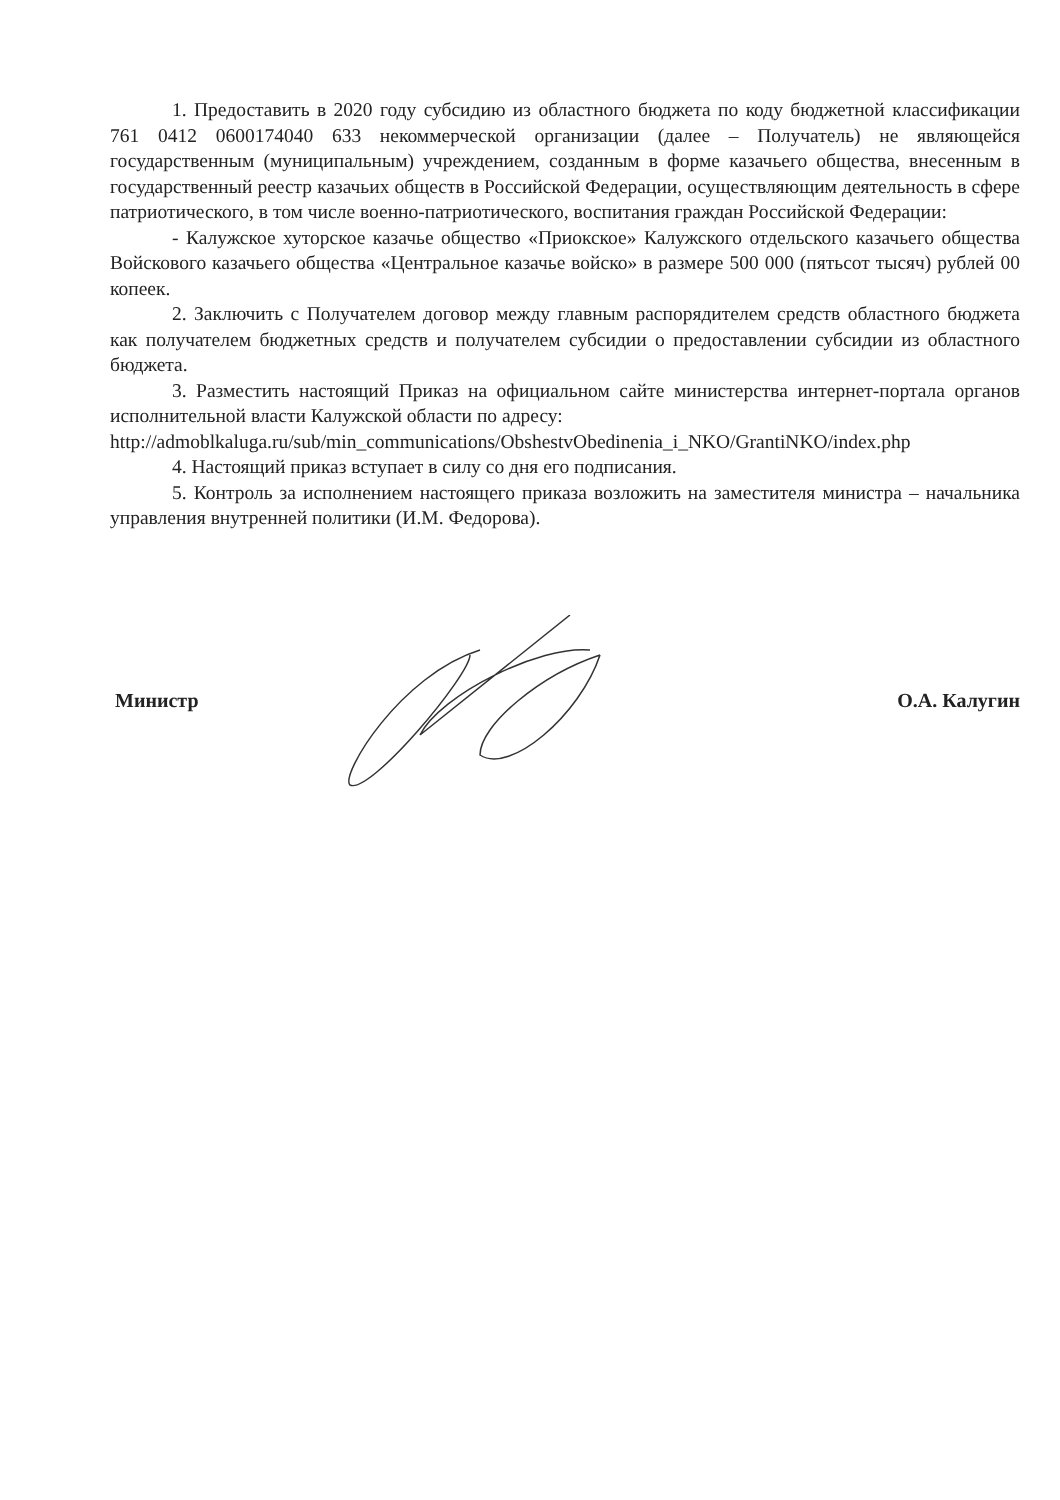1. Предоставить в 2020 году субсидию из областного бюджета по коду бюджетной классификации 761 0412 0600174040 633 некоммерческой организации (далее – Получатель) не являющейся государственным (муниципальным) учреждением, созданным в форме казачьего общества, внесенным в государственный реестр казачьих обществ в Российской Федерации, осуществляющим деятельность в сфере патриотического, в том числе военно-патриотического, воспитания граждан Российской Федерации:
- Калужское хуторское казачье общество «Приокское» Калужского отдельского казачьего общества Войскового казачьего общества «Центральное казачье войско» в размере 500 000 (пятьсот тысяч) рублей 00 копеек.
2. Заключить с Получателем договор между главным распорядителем средств областного бюджета как получателем бюджетных средств и получателем субсидии о предоставлении субсидии из областного бюджета.
3. Разместить настоящий Приказ на официальном сайте министерства интернет-портала органов исполнительной власти Калужской области по адресу:
http://admoblkaluga.ru/sub/min_communications/ObshestvObedinenia_i_NKO/GrantiNKO/index.php
4. Настоящий приказ вступает в силу со дня его подписания.
5. Контроль за исполнением настоящего приказа возложить на заместителя министра – начальника управления внутренней политики (И.М. Федорова).
Министр О.А. Калугин